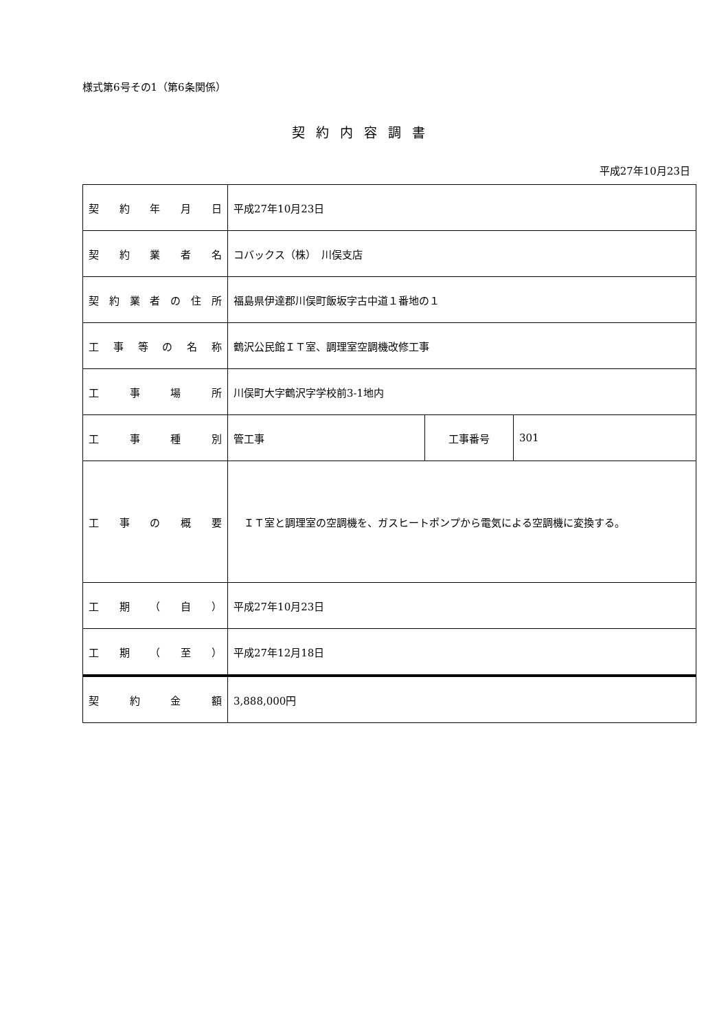様式第6号その1（第6条関係）
契約内容調書
平成27年10月23日
| 契 約 年 月 日 | 平成27年10月23日 | | |
| 契 約 業 者 名 | コバックス（株） 川俣支店 | | |
| 契約業者の住所 | 福島県伊達郡川俣町飯坂字古中道１番地の１ | | |
| 工事等の名称 | 鶴沢公民館ＩＴ室、調理室空調機改修工事 | | |
| 工 事 場 所 | 川俣町大字鶴沢字学校前3-1地内 | | |
| 工 事 種 別 | 管工事 | 工事番号 | 301 |
| 工 事 の 概 要 | ＩＴ室と調理室の空調機を、ガスヒートポンプから電気による空調機に変換する。 | | |
| 工 期 （ 自 ） | 平成27年10月23日 | | |
| 工 期 （ 至 ） | 平成27年12月18日 | | |
| 契 約 金 額 | 3,888,000円 | | |